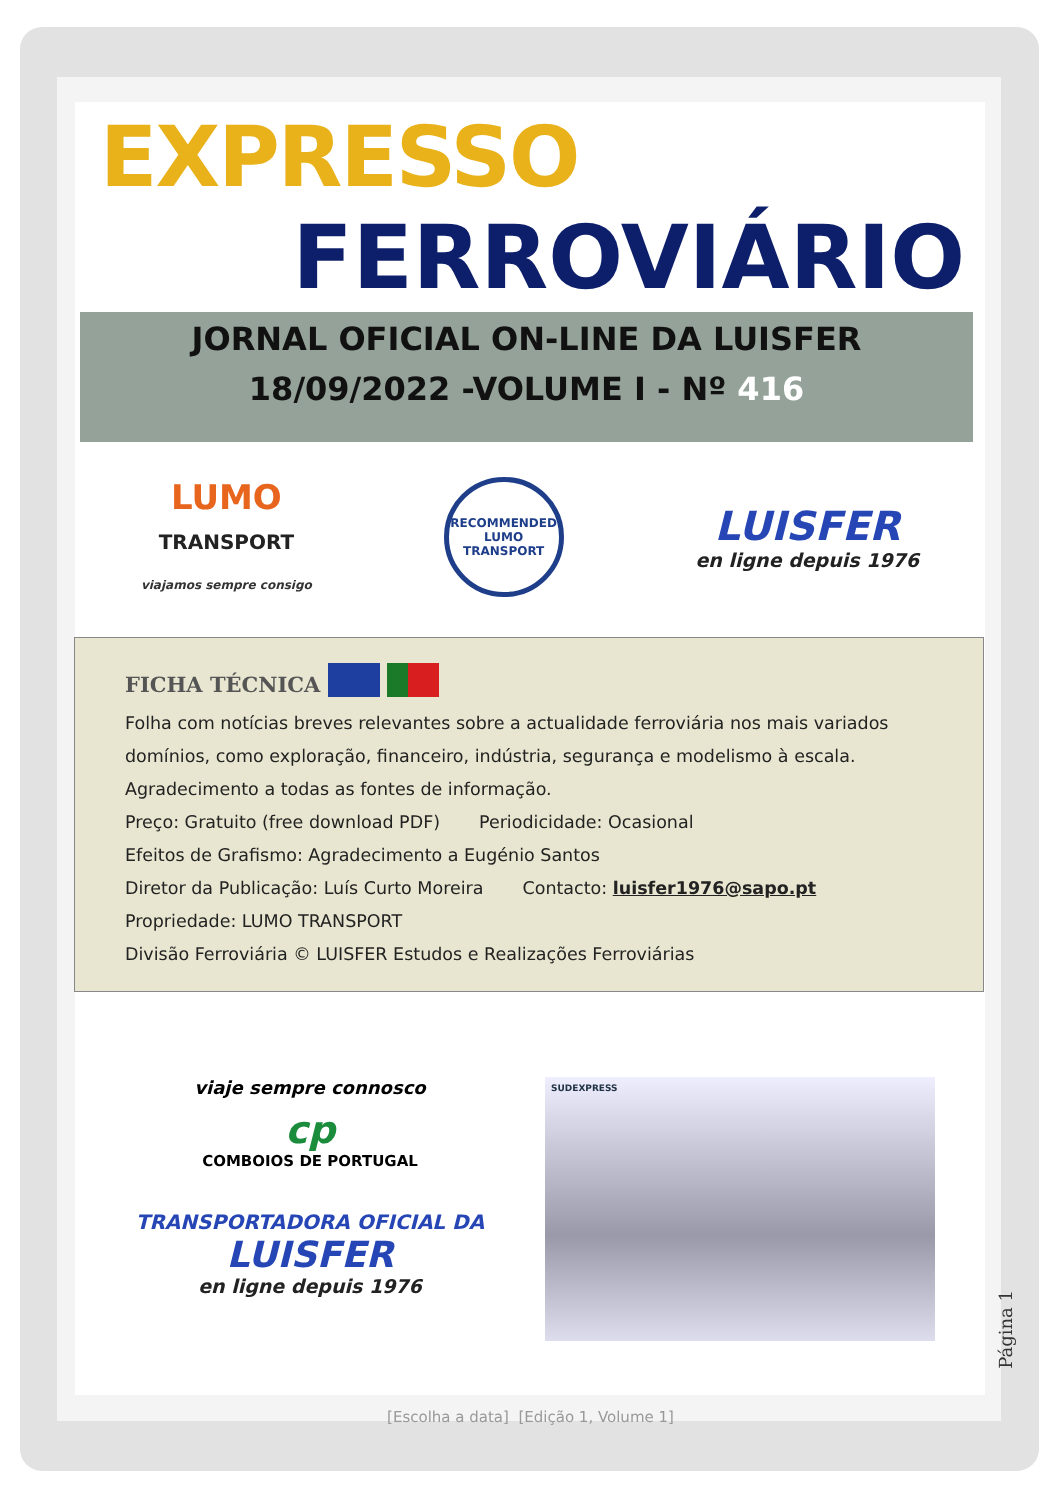EXPRESSO
FERROVIÁRIO
JORNAL OFICIAL ON-LINE DA LUISFER
18/09/2022 -VOLUME I - Nº 416
LUMO
TRANSPORT
viajamos sempre consigo
RECOMMENDED
LUMO
TRANSPORT
LUISFER
en ligne depuis 1976
FICHA TÉCNICA
Folha com notícias breves relevantes sobre a actualidade ferroviária nos mais variados domínios, como exploração, financeiro, indústria, segurança e modelismo à escala.
Agradecimento a todas as fontes de informação.
Preço: Gratuito (free download PDF) Periodicidade: Ocasional
Efeitos de Grafismo: Agradecimento a Eugénio Santos
Diretor da Publicação: Luís Curto Moreira Contacto: luisfer1976@sapo.pt
Propriedade: LUMO TRANSPORT
Divisão Ferroviária © LUISFER Estudos e Realizações Ferroviárias
viaje sempre connosco
cp
COMBOIOS DE PORTUGAL
TRANSPORTADORA OFICIAL DA
LUISFER
en ligne depuis 1976
SUDEXPRESS
Página 1
[Escolha a data] [Edição 1, Volume 1]